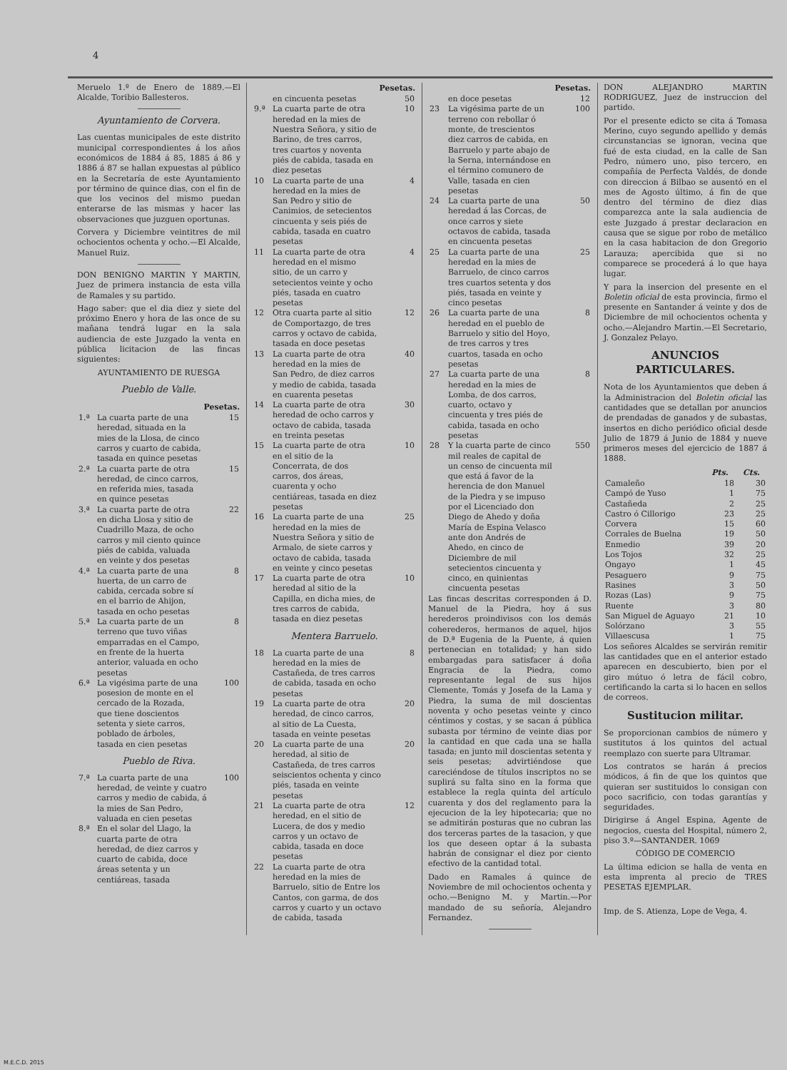4
Meruelo 1.º de Enero de 1889.—El Alcalde, Toribio Ballesteros.
Ayuntamiento de Corvera.
Las cuentas municipales de este distrito municipal correspondientes á los años económicos de 1884 á 85, 1885 á 86 y 1886 á 87 se hallan expuestas al público en la Secretaría de este Ayuntamiento por término de quince dias, con el fin de que los vecinos del mismo puedan enterarse de las mismas y hacer las observaciones que juzguen oportunas.
Corvera y Diciembre veintitres de mil ochocientos ochenta y ocho.—El Alcalde, Manuel Ruiz.
DON BENIGNO MARTIN Y MARTIN, Juez de primera instancia de esta villa de Ramales y su partido.
Hago saber: que el dia diez y siete del próximo Enero y hora de las once de su mañana tendrá lugar en la sala audiencia de este Juzgado la venta en pública licitacion de las fincas siguientes:
AYUNTAMIENTO DE RUESGA
Pueblo de Valle.
| | | Pesetas. |
| --- | --- | --- |
| 1.ª | La cuarta parte de una heredad, situada en la mies de la Llosa, de cinco carros y cuarto de cabida, tasada en quince pesetas | 15 |
| 2.ª | La cuarta parte de otra heredad, de cinco carros, en referida mies, tasada en quince pesetas | 15 |
| 3.ª | La cuarta parte de otra en dicha Llosa y sitio de Cuadrillo Maza, de ocho carros y mil ciento quince piés de cabida, valuada en veinte y dos pesetas | 22 |
| 4.ª | La cuarta parte de una huerta, de un carro de cabida, cercada sobre sí en el barrio de Ahijon, tasada en ocho pesetas | 8 |
| 5.ª | La cuarta parte de un terreno que tuvo viñas emparradas en el Campo, en frente de la huerta anterior, valuada en ocho pesetas | 8 |
| 6.ª | La vigésima parte de una posesion de monte en el cercado de la Rozada, que tiene doscientos setenta y siete carros, poblado de árboles, tasada en cien pesetas | 100 |
Pueblo de Riva.
| 7.ª | La cuarta parte de una heredad, de veinte y cuatro carros y medio de cabida, á la mies de San Pedro, valuada en cien pesetas | 100 |
| 8.ª | En el solar del Llago, la cuarta parte de otra heredad, de diez carros y cuarto de cabida, doce áreas setenta y un centiáreas, tasada | |
| | | Pesetas. |
| --- | --- | --- |
| | en cincuenta pesetas | 50 |
| 9.ª | La cuarta parte de otra heredad en la mies de Nuestra Señora, y sitio de Barino, de tres carros, tres cuartos y noventa piés de cabida, tasada en diez pesetas | 10 |
| 10 | La cuarta parte de una heredad en la mies de San Pedro y sitio de Canimios, de setecientos cincuenta y seis piés de cabida, tasada en cuatro pesetas | 4 |
| 11 | La cuarta parte de otra heredad en el mismo sitio, de un carro y setecientos veinte y ocho piés, tasada en cuatro pesetas | 4 |
| 12 | Otra cuarta parte al sitio de Comportazgo, de tres carros y octavo de cabida, tasada en doce pesetas | 12 |
| 13 | La cuarta parte de otra heredad en la mies de San Pedro, de diez carros y medio de cabida, tasada en cuarenta pesetas | 40 |
| 14 | La cuarta parte de otra heredad de ocho carros y octavo de cabida, tasada en treinta pesetas | 30 |
| 15 | La cuarta parte de otra en el sitio de la Concerrata, de dos carros, dos áreas, cuarenta y ocho centiáreas, tasada en diez pesetas | 10 |
| 16 | La cuarta parte de una heredad en la mies de Nuestra Señora y sitio de Armalo, de siete carros y octavo de cabida, tasada en veinte y cinco pesetas | 25 |
| 17 | La cuarta parte de otra heredad al sitio de la Capilla, en dicha mies, de tres carros de cabida, tasada en diez pesetas | 10 |
Mentera Barruelo.
| 18 | La cuarta parte de una heredad en la mies de Castañeda, de tres carros de cabida, tasada en ocho pesetas | 8 |
| 19 | La cuarta parte de otra heredad, de cinco carros, al sitio de La Cuesta, tasada en veinte pesetas | 20 |
| 20 | La cuarta parte de una heredad, al sitio de Castañeda, de tres carros seiscientos ochenta y cinco piés, tasada en veinte pesetas | 20 |
| 21 | La cuarta parte de otra heredad, en el sitio de Lucera, de dos y medio carros y un octavo de cabida, tasada en doce pesetas | 12 |
| 22 | La cuarta parte de otra heredad en la mies de Barruelo, sitio de Entre los Cantos, con garma, de dos carros y cuarto y un octavo de cabida, tasada | |
| | | Pesetas. |
| --- | --- | --- |
| | en doce pesetas | 12 |
| 23 | La vigésima parte de un terreno con rebollar ó monte, de trescientos diez carros de cabida, en Barruelo y parte abajo de la Serna, internándose en el término comunero de Valle, tasada en cien pesetas | 100 |
| 24 | La cuarta parte de una heredad á las Corcas, de once carros y siete octavos de cabida, tasada en cincuenta pesetas | 50 |
| 25 | La cuarta parte de una heredad en la mies de Barruelo, de cinco carros tres cuartos setenta y dos piés, tasada en veinte y cinco pesetas | 25 |
| 26 | La cuarta parte de una heredad en el pueblo de Barruelo y sitio del Hoyo, de tres carros y tres cuartos, tasada en ocho pesetas | 8 |
| 27 | La cuarta parte de una heredad en la mies de Lomba, de dos carros, cuarto, octavo y cincuenta y tres piés de cabida, tasada en ocho pesetas | 8 |
| 28 | Y la cuarta parte de cinco mil reales de capital de un censo de cincuenta mil que está á favor de la herencia de don Manuel de la Piedra y se impuso por el Licenciado don Diego de Ahedo y doña María de Espina Velasco ante don Andrés de Ahedo, en cinco de Diciembre de mil setecientos cincuenta y cinco, en quinientas cincuenta pesetas | 550 |
Las fincas descritas corresponden á D. Manuel de la Piedra, hoy á sus herederos proindivisos con los demás coherederos, hermanos de aquel, hijos de D.ª Eugenia de la Puente, á quien pertenecian en totalidad; y han sido embargadas para satisfacer á doña Engracia de la Piedra, como representante legal de sus hijos Clemente, Tomás y Josefa de la Lama y Piedra, la suma de mil doscientas noventa y ocho pesetas veinte y cinco céntimos y costas, y se sacan á pública subasta por término de veinte dias por la cantidad en que cada una se halla tasada; en junto mil doscientas setenta y seis pesetas; advirtiéndose que careciéndose de títulos inscriptos no se suplirá su falta sino en la forma que establece la regla quinta del artículo cuarenta y dos del reglamento para la ejecucion de la ley hipotecaria; que no se admitirán posturas que no cubran las dos terceras partes de la tasacion, y que los que deseen optar á la subasta habrán de consignar el diez por ciento efectivo de la cantidad total.
Dado en Ramales á quince de Noviembre de mil ochocientos ochenta y ocho.—Benigno M. y Martin.—Por mandado de su señoría, Alejandro Fernandez.
DON ALEJANDRO MARTIN RODRIGUEZ, Juez de instruccion del partido.
Por el presente edicto se cita á Tomasa Merino, cuyo segundo apellido y demás circunstancias se ignoran, vecina que fué de esta ciudad, en la calle de San Pedro, número uno, piso tercero, en compañía de Perfecta Valdés, de donde con direccion á Bilbao se ausentó en el mes de Agosto último, á fin de que dentro del término de diez dias comparezca ante la sala audiencia de este Juzgado á prestar declaracion en causa que se sigue por robo de metálico en la casa habitacion de don Gregorio Larauza; apercibida que si no comparece se procederá á lo que haya lugar.
Y para la insercion del presente en el Boletin oficial de esta provincia, firmo el presente en Santander á veinte y dos de Diciembre de mil ochocientos ochenta y ocho.—Alejandro Martin.—El Secretario, J. Gonzalez Pelayo.
ANUNCIOS PARTICULARES.
Nota de los Ayuntamientos que deben á la Administracion del Boletin oficial las cantidades que se detallan por anuncios de prendadas de ganados y de subastas, insertos en dicho periódico oficial desde Julio de 1879 á Junio de 1884 y nueve primeros meses del ejercicio de 1887 á 1888.
| | Pts. | Cts. |
| --- | --- | --- |
| Camaleño | 18 | 30 |
| Campó de Yuso | 1 | 75 |
| Castañeda | 2 | 25 |
| Castro ó Cillorigo | 23 | 25 |
| Corvera | 15 | 60 |
| Corrales de Buelna | 19 | 50 |
| Enmedio | 39 | 20 |
| Los Tojos | 32 | 25 |
| Ongayo | 1 | 45 |
| Pesaguero | 9 | 75 |
| Rasines | 3 | 50 |
| Rozas (Las) | 9 | 75 |
| Ruente | 3 | 80 |
| San Miguel de Aguayo | 21 | 10 |
| Solórzano | 3 | 55 |
| Villaescusa | 1 | 75 |
Los señores Alcaldes se servirán remitir las cantidades que en el anterior estado aparecen en descubierto, bien por el giro mútuo ó letra de fácil cobro, certificando la carta si lo hacen en sellos de correos.
Sustitucion militar.
Se proporcionan cambios de número y sustitutos á los quintos del actual reemplazo con suerte para Ultramar.
Los contratos se harán á precios módicos, á fin de que los quintos que quieran ser sustituidos lo consigan con poco sacrificio, con todas garantías y seguridades.
Dirigirse á Angel Espina, Agente de negocios, cuesta del Hospital, número 2, piso 3.º—SANTANDER. 1069
CÓDIGO DE COMERCIO
La última edicion se halla de venta en esta imprenta al precio de TRES PESETAS EJEMPLAR.
Imp. de S. Atienza, Lope de Vega, 4.
M.E.C.D. 2015